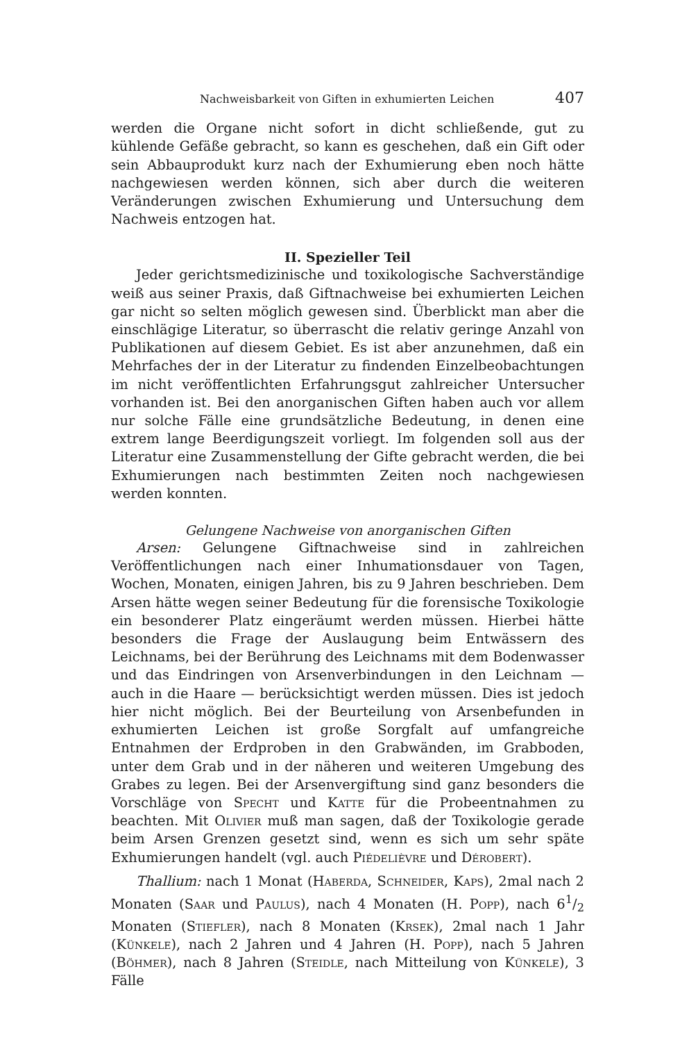Nachweisbarkeit von Giften in exhumierten Leichen 407
werden die Organe nicht sofort in dicht schließende, gut zu kühlende Gefäße gebracht, so kann es geschehen, daß ein Gift oder sein Abbauprodukt kurz nach der Exhumierung eben noch hätte nachgewiesen werden können, sich aber durch die weiteren Veränderungen zwischen Exhumierung und Untersuchung dem Nachweis entzogen hat.
II. Spezieller Teil
Jeder gerichtsmedizinische und toxikologische Sachverständige weiß aus seiner Praxis, daß Giftnachweise bei exhumierten Leichen gar nicht so selten möglich gewesen sind. Überblickt man aber die einschlägige Literatur, so überrascht die relativ geringe Anzahl von Publikationen auf diesem Gebiet. Es ist aber anzunehmen, daß ein Mehrfaches der in der Literatur zu findenden Einzelbeobachtungen im nicht veröffentlichten Erfahrungsgut zahlreicher Untersucher vorhanden ist. Bei den anorganischen Giften haben auch vor allem nur solche Fälle eine grundsätzliche Bedeutung, in denen eine extrem lange Beerdigungszeit vorliegt. Im folgenden soll aus der Literatur eine Zusammenstellung der Gifte gebracht werden, die bei Exhumierungen nach bestimmten Zeiten noch nachgewiesen werden konnten.
Gelungene Nachweise von anorganischen Giften
Arsen: Gelungene Giftnachweise sind in zahlreichen Veröffentlichungen nach einer Inhumationsdauer von Tagen, Wochen, Monaten, einigen Jahren, bis zu 9 Jahren beschrieben. Dem Arsen hätte wegen seiner Bedeutung für die forensische Toxikologie ein besonderer Platz eingeräumt werden müssen. Hierbei hätte besonders die Frage der Auslaugung beim Entwässern des Leichnams, bei der Berührung des Leichnams mit dem Bodenwasser und das Eindringen von Arsenverbindungen in den Leichnam — auch in die Haare — berücksichtigt werden müssen. Dies ist jedoch hier nicht möglich. Bei der Beurteilung von Arsenbefunden in exhumierten Leichen ist große Sorgfalt auf umfangreiche Entnahmen der Erdproben in den Grabwänden, im Grabboden, unter dem Grab und in der näheren und weiteren Umgebung des Grabes zu legen. Bei der Arsenvergiftung sind ganz besonders die Vorschläge von Specht und Katte für die Probeentnahmen zu beachten. Mit Olivier muß man sagen, daß der Toxikologie gerade beim Arsen Grenzen gesetzt sind, wenn es sich um sehr späte Exhumierungen handelt (vgl. auch Piédelièvre und Dérobert).
Thallium: nach 1 Monat (Haberda, Schneider, Kaps), 2mal nach 2 Monaten (Saar und Paulus), nach 4 Monaten (H. Popp), nach 61/2 Monaten (Stiefler), nach 8 Monaten (Krsek), 2mal nach 1 Jahr (Künkele), nach 2 Jahren und 4 Jahren (H. Popp), nach 5 Jahren (Böhmer), nach 8 Jahren (Steidle, nach Mitteilung von Künkele), 3 Fälle